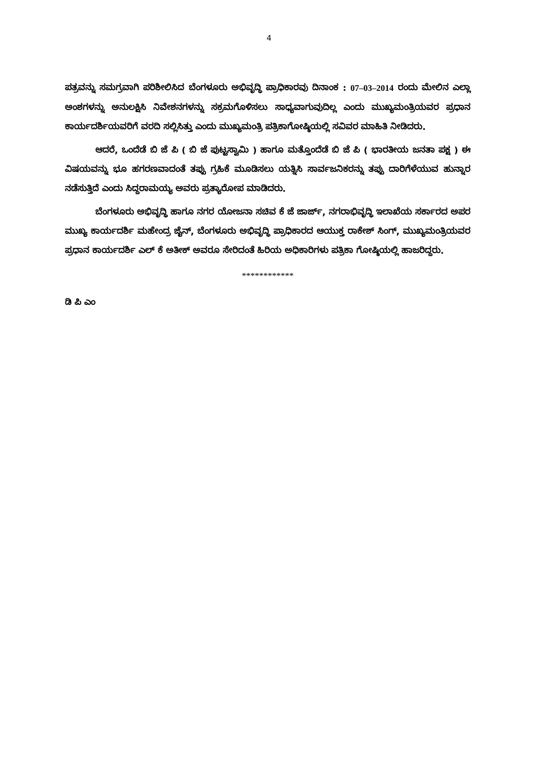4
ಪತ್ರವನ್ನು ಸಮಗ್ರವಾಗಿ ಪರಿಶೀಲಿಸಿದ ಬೆಂಗಳೂರು ಅಭಿವೃದ್ಧಿ ಪ್ರಾಧಿಕಾರವು ದಿನಾಂಕ : 07–03–2014 ರಂದು ಮೇಲಿನ ಎಲ್ಲಾ ಅಂಶಗಳನ್ನು ಅನುಲಕ್ಷಿಸಿ ನಿವೇಶನಗಳನ್ನು ಸಕ್ರಮಗೊಳಿಸಲು ಸಾಧ್ಯವಾಗುವುದಿಲ್ಲ ಎಂದು ಮುಖ್ಯಮಂತ್ರಿಯವರ ಪ್ರಧಾನ ಕಾರ್ಯದರ್ಶಿಯವರಿಗೆ ವರದಿ ಸಲ್ಲಿಸಿತ್ತು ಎಂದು ಮುಖ್ಯಮಂತ್ರಿ ಪತ್ರಿಕಾಗೋಷ್ಠಿಯಲ್ಲಿ ಸವಿವರ ಮಾಹಿತಿ ನೀಡಿದರು.
ಆದರೆ, ಒಂದೆಡೆ ಬಿ ಜೆ ಪಿ ( ಬಿ ಜೆ ಪುಟ್ಟಸ್ವಾಮಿ ) ಹಾಗೂ ಮತ್ತೊಂದೆಡೆ ಬಿ ಜೆ ಪಿ ( ಭಾರತೀಯ ಜನತಾ ಪಕ್ಷ ) ಈ ವಿಷಯವನ್ನು ಭೂ ಹಗರಣವಾದಂತೆ ತಪ್ಪು ಗ್ರಹಿಕೆ ಮೂಡಿಸಲು ಯತ್ನಿಸಿ ಸಾರ್ವಜನಿಕರನ್ನು ತಪ್ಪು ದಾರಿಗೆಳೆಯುವ ಹುನ್ನಾರ ನಡೆಸುತ್ತಿದೆ ಎಂದು ಸಿದ್ದರಾಮಯ್ಯ ಅವರು ಪ್ರತ್ಯಾರೋಪ ಮಾಡಿದರು.
ಬೆಂಗಳೂರು ಅಭಿವೃದ್ಧಿ ಹಾಗೂ ನಗರ ಯೋಜನಾ ಸಚಿವ ಕೆ ಜೆ ಜಾರ್ಜ್, ನಗರಾಭಿವೃದ್ಧಿ ಇಲಾಖೆಯ ಸರ್ಕಾರದ ಅಪರ ಮುಖ್ಯ ಕಾರ್ಯದರ್ಶಿ ಮಹೇಂದ್ರ ಜೈನ್, ಬೆಂಗಳೂರು ಅಭಿವೃದ್ಧಿ ಪ್ರಾಧಿಕಾರದ ಆಯುಕ್ತ ರಾಕೇಶ್ ಸಿಂಗ್, ಮುಖ್ಯಮಂತ್ರಿಯವರ ಪ್ರಧಾನ ಕಾರ್ಯದರ್ಶಿ ಎಲ್ ಕೆ ಅತೀಕ್ ಅವರೂ ಸೇರಿದಂತೆ ಹಿರಿಯ ಅಧಿಕಾರಿಗಳು ಪತ್ರಿಕಾ ಗೋಷ್ಠಿಯಲ್ಲಿ ಹಾಜರಿದ್ದರು.
************
ಡಿ ಪಿ ಎಂ